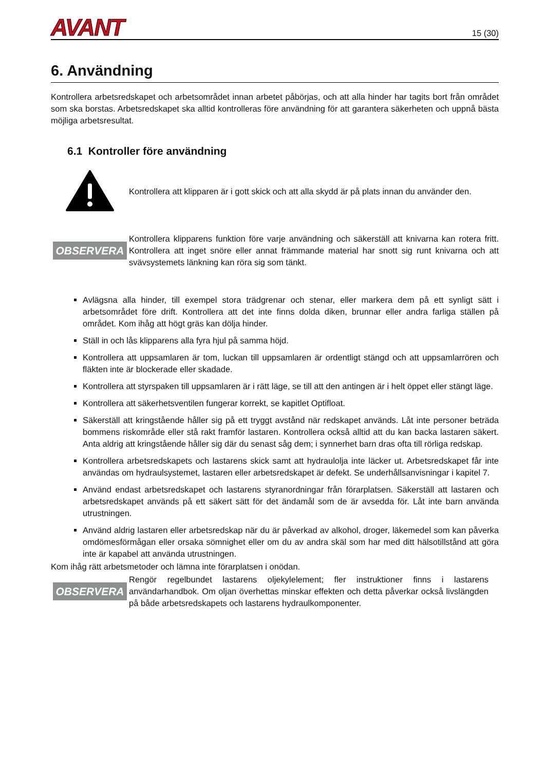AVANT 15 (30)
6. Användning
Kontrollera arbetsredskapet och arbetsområdet innan arbetet påbörjas, och att alla hinder har tagits bort från området som ska borstas. Arbetsredskapet ska alltid kontrolleras före användning för att garantera säkerheten och uppnå bästa möjliga arbetsresultat.
6.1 Kontroller före användning
Kontrollera att klipparen är i gott skick och att alla skydd är på plats innan du använder den.
OBSERVERA
Kontrollera klipparens funktion före varje användning och säkerställ att knivarna kan rotera fritt. Kontrollera att inget snöre eller annat främmande material har snott sig runt knivarna och att svävsystemets länkning kan röra sig som tänkt.
Avlägsna alla hinder, till exempel stora trädgrenar och stenar, eller markera dem på ett synligt sätt i arbetsområdet före drift. Kontrollera att det inte finns dolda diken, brunnar eller andra farliga ställen på området. Kom ihåg att högt gräs kan dölja hinder.
Ställ in och lås klipparens alla fyra hjul på samma höjd.
Kontrollera att uppsamlaren är tom, luckan till uppsamlaren är ordentligt stängd och att uppsamlarrören och fläkten inte är blockerade eller skadade.
Kontrollera att styrspaken till uppsamlaren är i rätt läge, se till att den antingen är i helt öppet eller stängt läge.
Kontrollera att säkerhetsventilen fungerar korrekt, se kapitlet Optifloat.
Säkerställ att kringstående håller sig på ett tryggt avstånd när redskapet används. Låt inte personer beträda bommens riskområde eller stå rakt framför lastaren. Kontrollera också alltid att du kan backa lastaren säkert. Anta aldrig att kringstående håller sig där du senast såg dem; i synnerhet barn dras ofta till rörliga redskap.
Kontrollera arbetsredskapets och lastarens skick samt att hydraulolja inte läcker ut. Arbetsredskapet får inte användas om hydraulsystemet, lastaren eller arbetsredskapet är defekt. Se underhållsanvisningar i kapitel 7.
Använd endast arbetsredskapet och lastarens styranordningar från förarplatsen. Säkerställ att lastaren och arbetsredskapet används på ett säkert sätt för det ändamål som de är avsedda för. Låt inte barn använda utrustningen.
Använd aldrig lastaren eller arbetsredskap när du är påverkad av alkohol, droger, läkemedel som kan påverka omdömesförmågan eller orsaka sömnighet eller om du av andra skäl som har med ditt hälsotillstånd att göra inte är kapabel att använda utrustningen.
Kom ihåg rätt arbetsmetoder och lämna inte förarplatsen i onödan.
OBSERVERA
Rengör regelbundet lastarens oljekylelement; fler instruktioner finns i lastarens användarhandbok. Om oljan överhettas minskar effekten och detta påverkar också livslängden på både arbetsredskapets och lastarens hydraulkomponenter.